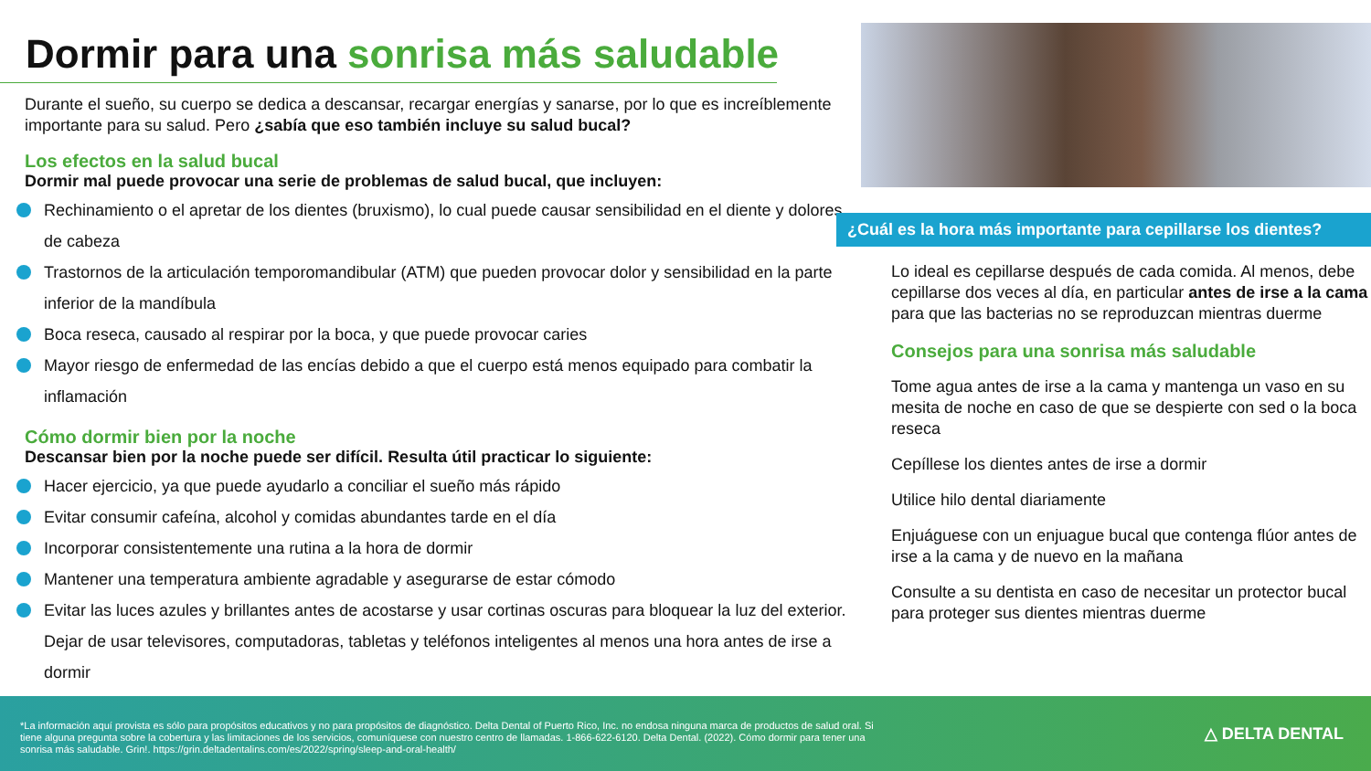Dormir para una sonrisa más saludable
Durante el sueño, su cuerpo se dedica a descansar, recargar energías y sanarse, por lo que es increíblemente importante para su salud. Pero ¿sabía que eso también incluye su salud bucal?
Los efectos en la salud bucal
Dormir mal puede provocar una serie de problemas de salud bucal, que incluyen:
Rechinamiento o el apretar de los dientes (bruxismo), lo cual puede causar sensibilidad en el diente y dolores de cabeza
Trastornos de la articulación temporomandibular (ATM) que pueden provocar dolor y sensibilidad en la parte inferior de la mandíbula
Boca reseca, causado al respirar por la boca, y que puede provocar caries
Mayor riesgo de enfermedad de las encías debido a que el cuerpo está menos equipado para combatir la inflamación
Cómo dormir bien por la noche
Descansar bien por la noche puede ser difícil. Resulta útil practicar lo siguiente:
Hacer ejercicio, ya que puede ayudarlo a conciliar el sueño más rápido
Evitar consumir cafeína, alcohol y comidas abundantes tarde en el día
Incorporar consistentemente una rutina a la hora de dormir
Mantener una temperatura ambiente agradable y asegurarse de estar cómodo
Evitar las luces azules y brillantes antes de acostarse y usar cortinas oscuras para bloquear la luz del exterior. Dejar de usar televisores, computadoras, tabletas y teléfonos inteligentes al menos una hora antes de irse a dormir
¿Cuál es la hora más importante para cepillarse los dientes?
Lo ideal es cepillarse después de cada comida. Al menos, debe cepillarse dos veces al día, en particular antes de irse a la cama para que las bacterias no se reproduzcan mientras duerme
Consejos para una sonrisa más saludable
Tome agua antes de irse a la cama y mantenga un vaso en su mesita de noche en caso de que se despierte con sed o la boca reseca
Cepíllese los dientes antes de irse a dormir
Utilice hilo dental diariamente
Enjuáguese con un enjuague bucal que contenga flúor antes de irse a la cama y de nuevo en la mañana
Consulte a su dentista en caso de necesitar un protector bucal para proteger sus dientes mientras duerme
*La información aquí provista es sólo para propósitos educativos y no para propósitos de diagnóstico. Delta Dental of Puerto Rico, Inc. no endosa ninguna marca de productos de salud oral. Si tiene alguna pregunta sobre la cobertura y las limitaciones de los servicios, comuníquese con nuestro centro de llamadas. 1-866-622-6120. Delta Dental. (2022). Cómo dormir para tener una sonrisa más saludable. Grin!. https://grin.deltadentalins.com/es/2022/spring/sleep-and-oral-health/
△ DELTA DENTAL